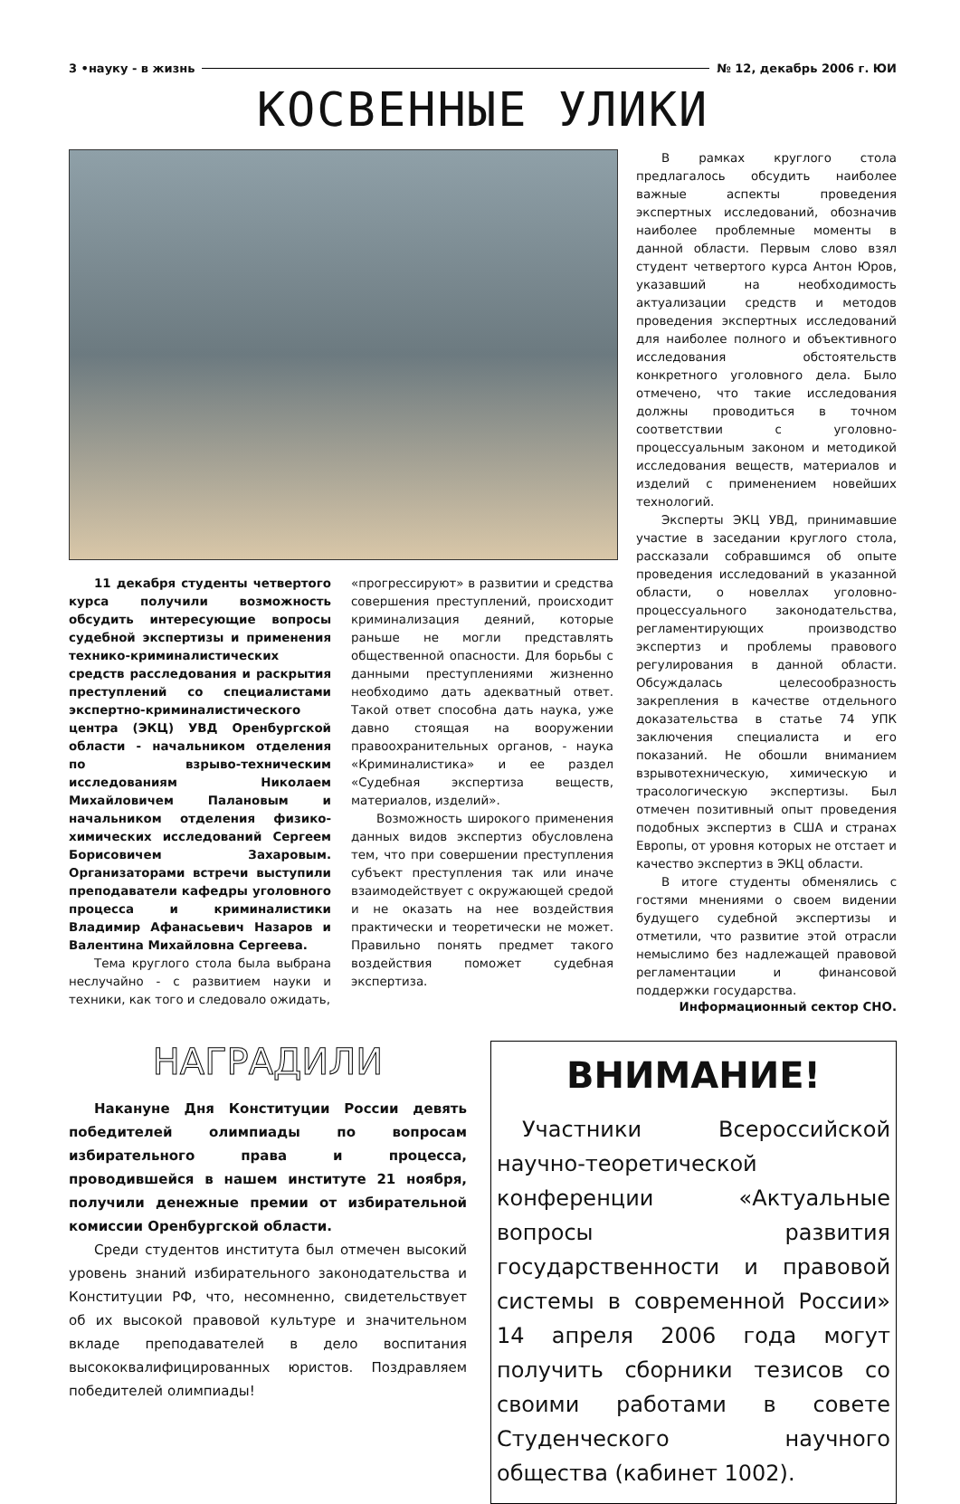3 •науку - в жизнь № 12, декабрь 2006 г. ЮИ
КОСВЕННЫЕ УЛИКИ
11 декабря студенты четвертого курса получили возможность обсудить интересующие вопросы судебной экспертизы и применения технико-криминалистических средств расследования и раскрытия преступлений со специалистами экспертно-криминалистического центра (ЭКЦ) УВД Оренбургской области - начальником отделения по взрыво-техническим исследованиям Николаем Михайловичем Палановым и начальником отделения физико-химических исследований Сергеем Борисовичем Захаровым. Организаторами встречи выступили преподаватели кафедры уголовного процесса и криминалистики Владимир Афанасьевич Назаров и Валентина Михайловна Сергеева.
Тема круглого стола была выбрана неслучайно - с развитием науки и техники, как того и следовало ожидать,
«прогрессируют» в развитии и средства совершения преступлений, происходит криминализация деяний, которые раньше не могли представлять общественной опасности. Для борьбы с данными преступлениями жизненно необходимо дать адекватный ответ. Такой ответ способна дать наука, уже давно стоящая на вооружении правоохранительных органов, - наука «Криминалистика» и ее раздел «Судебная экспертиза веществ, материалов, изделий».
Возможность широкого применения данных видов экспертиз обусловлена тем, что при совершении преступления субъект преступления так или иначе взаимодействует с окружающей средой и не оказать на нее воздействия практически и теоретически не может. Правильно понять предмет такого воздействия поможет судебная экспертиза.
В рамках круглого стола предлагалось обсудить наиболее важные аспекты проведения экспертных исследований, обозначив наиболее проблемные моменты в данной области. Первым слово взял студент четвертого курса Антон Юров, указавший на необходимость актуализации средств и методов проведения экспертных исследований для наиболее полного и объективного исследования обстоятельств конкретного уголовного дела. Было отмечено, что такие исследования должны проводиться в точном соответствии с уголовно-процессуальным законом и методикой исследования веществ, материалов и изделий с применением новейших технологий.
Эксперты ЭКЦ УВД, принимавшие участие в заседании круглого стола, рассказали собравшимся об опыте проведения исследований в указанной области, о новеллах уголовно-процессуального законодательства, регламентирующих производство экспертиз и проблемы правового регулирования в данной области. Обсуждалась целесообразность закрепления в качестве отдельного доказательства в статье 74 УПК заключения специалиста и его показаний. Не обошли вниманием взрывотехническую, химическую и трасологическую экспертизы. Был отмечен позитивный опыт проведения подобных экспертиз в США и странах Европы, от уровня которых не отстает и качество экспертиз в ЭКЦ области.
В итоге студенты обменялись с гостями мнениями о своем видении будущего судебной экспертизы и отметили, что развитие этой отрасли немыслимо без надлежащей правовой регламентации и финансовой поддержки государства.
Информационный сектор СНО.
НАГРАДИЛИ
Накануне Дня Конституции России девять победителей олимпиады по вопросам избирательного права и процесса, проводившейся в нашем институте 21 ноября, получили денежные премии от избирательной комиссии Оренбургской области.
Среди студентов института был отмечен высокий уровень знаний избирательного законодательства и Конституции РФ, что, несомненно, свидетельствует об их высокой правовой культуре и значительном вкладе преподавателей в дело воспитания высококвалифицированных юристов. Поздравляем победителей олимпиады!
ВНИМАНИЕ!
Участники Всероссийской научно-теоретической конференции «Актуальные вопросы развития государственности и правовой системы в современной России» 14 апреля 2006 года могут получить сборники тезисов со своими работами в совете Студенческого научного общества (кабинет 1002).